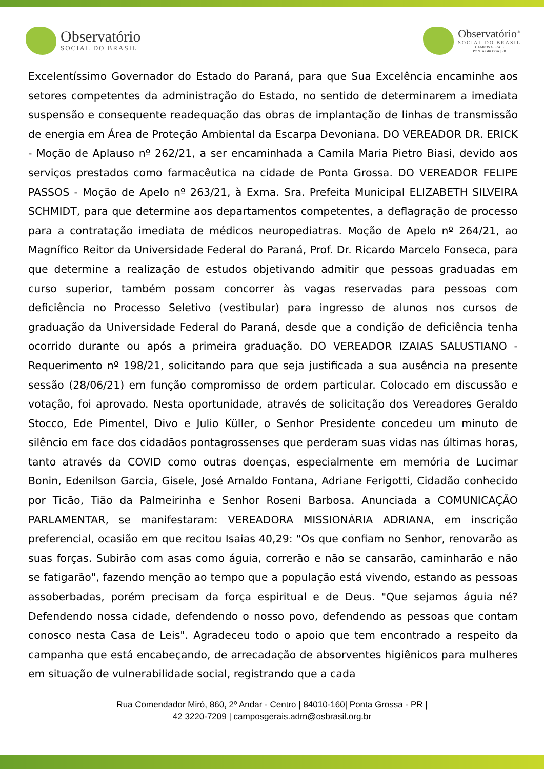Observatório
SOCIAL DO BRASIL
Observatório<sup>®</sup>
SOCIAL DO BRASIL
CAMPOS GERAIS
PONTA GROSSA | PR
Excelentíssimo Governador do Estado do Paraná, para que Sua Excelência encaminhe aos setores competentes da administração do Estado, no sentido de determinarem a imediata suspensão e consequente readequação das obras de implantação de linhas de transmissão de energia em Área de Proteção Ambiental da Escarpa Devoniana. DO VEREADOR DR. ERICK - Moção de Aplauso nº 262/21, a ser encaminhada a Camila Maria Pietro Biasi, devido aos serviços prestados como farmacêutica na cidade de Ponta Grossa. DO VEREADOR FELIPE PASSOS - Moção de Apelo nº 263/21, à Exma. Sra. Prefeita Municipal ELIZABETH SILVEIRA SCHMIDT, para que determine aos departamentos competentes, a deflagração de processo para a contratação imediata de médicos neuropediatras. Moção de Apelo nº 264/21, ao Magnífico Reitor da Universidade Federal do Paraná, Prof. Dr. Ricardo Marcelo Fonseca, para que determine a realização de estudos objetivando admitir que pessoas graduadas em curso superior, também possam concorrer às vagas reservadas para pessoas com deficiência no Processo Seletivo (vestibular) para ingresso de alunos nos cursos de graduação da Universidade Federal do Paraná, desde que a condição de deficiência tenha ocorrido durante ou após a primeira graduação. DO VEREADOR IZAIAS SALUSTIANO - Requerimento nº 198/21, solicitando para que seja justificada a sua ausência na presente sessão (28/06/21) em função compromisso de ordem particular. Colocado em discussão e votação, foi aprovado. Nesta oportunidade, através de solicitação dos Vereadores Geraldo Stocco, Ede Pimentel, Divo e Julio Küller, o Senhor Presidente concedeu um minuto de silêncio em face dos cidadãos pontagrossenses que perderam suas vidas nas últimas horas, tanto através da COVID como outras doenças, especialmente em memória de Lucimar Bonin, Edenilson Garcia, Gisele, José Arnaldo Fontana, Adriane Ferigotti, Cidadão conhecido por Ticão, Tião da Palmeirinha e Senhor Roseni Barbosa. Anunciada a COMUNICAÇÃO PARLAMENTAR, se manifestaram: VEREADORA MISSIONÁRIA ADRIANA, em inscrição preferencial, ocasião em que recitou Isaias 40,29: "Os que confiam no Senhor, renovarão as suas forças. Subirão com asas como águia, correrão e não se cansarão, caminharão e não se fatigarão", fazendo menção ao tempo que a população está vivendo, estando as pessoas assoberbadas, porém precisam da força espiritual e de Deus. "Que sejamos águia né? Defendendo nossa cidade, defendendo o nosso povo, defendendo as pessoas que contam conosco nesta Casa de Leis". Agradeceu todo o apoio que tem encontrado a respeito da campanha que está encabeçando, de arrecadação de absorventes higiênicos para mulheres em situação de vulnerabilidade social, registrando que a cada
Rua Comendador Miró, 860, 2º Andar - Centro | 84010-160| Ponta Grossa - PR |
42 3220-7209 | camposgerais.adm@osbrasil.org.br